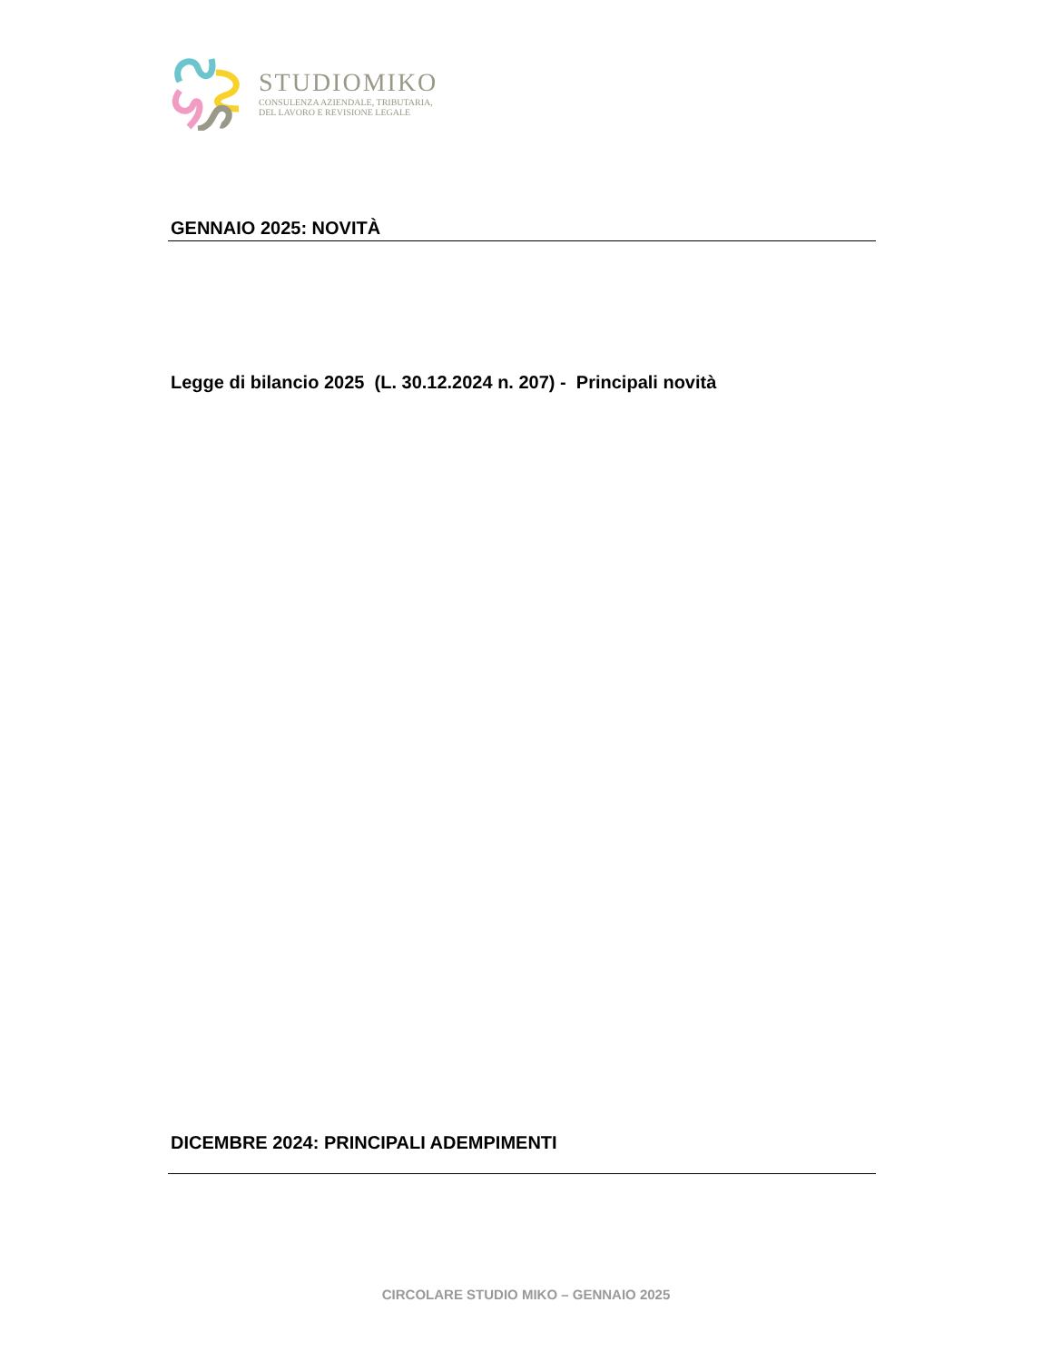STUDIOMIKO
CONSULENZA AZIENDALE, TRIBUTARIA,
DEL LAVORO E REVISIONE LEGALE
GENNAIO 2025: NOVITÀ
Legge di bilancio 2025 (L. 30.12.2024 n. 207) - Principali novità
DICEMBRE 2024: PRINCIPALI ADEMPIMENTI
CIRCOLARE STUDIO MIKO – GENNAIO 2025